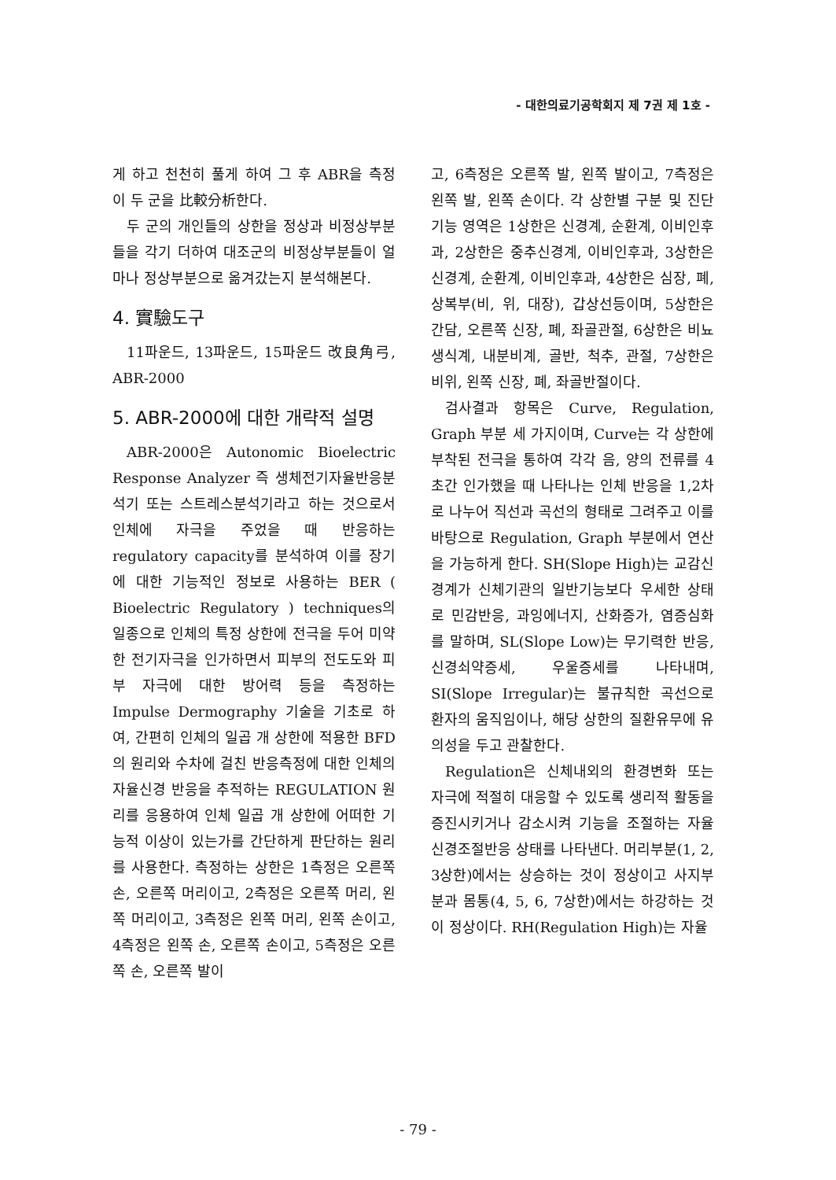- 대한의료기공학회지 제 7권 제 1호 -
게 하고 천천히 풀게 하여 그 후 ABR을 측정 이 두 군을 比較分析한다.
두 군의 개인들의 상한을 정상과 비정상부분들을 각기 더하여 대조군의 비정상부분들이 얼마나 정상부분으로 옮겨갔는지 분석해본다.
4. 實驗도구
11파운드, 13파운드, 15파운드 改良角弓, ABR-2000
5. ABR-2000에 대한 개략적 설명
ABR-2000은 Autonomic Bioelectric Response Analyzer 즉 생체전기자율반응분석기 또는 스트레스분석기라고 하는 것으로서 인체에 자극을 주었을 때 반응하는 regulatory capacity를 분석하여 이를 장기에 대한 기능적인 정보로 사용하는 BER ( Bioelectric Regulatory ) techniques의 일종으로 인체의 특정 상한에 전극을 두어 미약한 전기자극을 인가하면서 피부의 전도도와 피부 자극에 대한 방어력 등을 측정하는 Impulse Dermography 기술을 기초로 하여, 간편히 인체의 일곱 개 상한에 적용한 BFD의 원리와 수차에 걸친 반응측정에 대한 인체의 자율신경 반응을 추적하는 REGULATION 원리를 응용하여 인체 일곱 개 상한에 어떠한 기능적 이상이 있는가를 간단하게 판단하는 원리를 사용한다. 측정하는 상한은 1측정은 오른쪽 손, 오른쪽 머리이고, 2측정은 오른쪽 머리, 왼쪽 머리이고, 3측정은 왼쪽 머리, 왼쪽 손이고, 4측정은 왼쪽 손, 오른쪽 손이고, 5측정은 오른쪽 손, 오른쪽 발이
고, 6측정은 오른쪽 발, 왼쪽 발이고, 7측정은 왼쪽 발, 왼쪽 손이다. 각 상한별 구분 및 진단기능 영역은 1상한은 신경계, 순환계, 이비인후과, 2상한은 중추신경계, 이비인후과, 3상한은 신경계, 순환계, 이비인후과, 4상한은 심장, 폐, 상복부(비, 위, 대장), 갑상선등이며, 5상한은 간담, 오른쪽 신장, 폐, 좌골관절, 6상한은 비뇨생식계, 내분비계, 골반, 척추, 관절, 7상한은 비위, 왼쪽 신장, 폐, 좌골반절이다.
검사결과 항목은 Curve, Regulation, Graph 부분 세 가지이며, Curve는 각 상한에 부착된 전극을 통하여 각각 음, 양의 전류를 4초간 인가했을 때 나타나는 인체 반응을 1,2차로 나누어 직선과 곡선의 형태로 그려주고 이를 바탕으로 Regulation, Graph 부분에서 연산을 가능하게 한다. SH(Slope High)는 교감신경계가 신체기관의 일반기능보다 우세한 상태로 민감반응, 과잉에너지, 산화증가, 염증심화를 말하며, SL(Slope Low)는 무기력한 반응, 신경쇠약증세, 우울증세를 나타내며, SI(Slope Irregular)는 불규칙한 곡선으로 환자의 움직임이나, 해당 상한의 질환유무에 유의성을 두고 관찰한다.
Regulation은 신체내외의 환경변화 또는 자극에 적절히 대응할 수 있도록 생리적 활동을 증진시키거나 감소시켜 기능을 조절하는 자율신경조절반응 상태를 나타낸다. 머리부분(1, 2, 3상한)에서는 상승하는 것이 정상이고 사지부분과 몸통(4, 5, 6, 7상한)에서는 하강하는 것이 정상이다. RH(Regulation High)는 자율
- 79 -